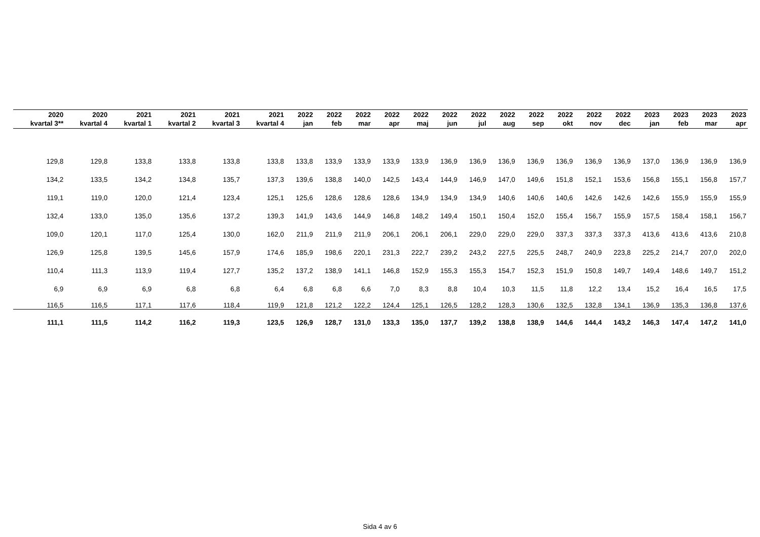| 2020 kvartal 3** | 2020 kvartal 4 | 2021 kvartal 1 | 2021 kvartal 2 | 2021 kvartal 3 | 2021 kvartal 4 | 2022 jan | 2022 feb | 2022 mar | 2022 apr | 2022 maj | 2022 jun | 2022 jul | 2022 aug | 2022 sep | 2022 okt | 2022 nov | 2022 dec | 2023 jan | 2023 feb | 2023 mar | 2023 apr |
| --- | --- | --- | --- | --- | --- | --- | --- | --- | --- | --- | --- | --- | --- | --- | --- | --- | --- | --- | --- | --- | --- |
| 129,8 | 129,8 | 133,8 | 133,8 | 133,8 | 133,8 | 133,8 | 133,9 | 133,9 | 133,9 | 133,9 | 136,9 | 136,9 | 136,9 | 136,9 | 136,9 | 136,9 | 136,9 | 137,0 | 136,9 | 136,9 | 136,9 |
| 134,2 | 133,5 | 134,2 | 134,8 | 135,7 | 137,3 | 139,6 | 138,8 | 140,0 | 142,5 | 143,4 | 144,9 | 146,9 | 147,0 | 149,6 | 151,8 | 152,1 | 153,6 | 156,8 | 155,1 | 156,8 | 157,7 |
| 119,1 | 119,0 | 120,0 | 121,4 | 123,4 | 125,1 | 125,6 | 128,6 | 128,6 | 128,6 | 134,9 | 134,9 | 134,9 | 140,6 | 140,6 | 140,6 | 142,6 | 142,6 | 142,6 | 155,9 | 155,9 | 155,9 |
| 132,4 | 133,0 | 135,0 | 135,6 | 137,2 | 139,3 | 141,9 | 143,6 | 144,9 | 146,8 | 148,2 | 149,4 | 150,1 | 150,4 | 152,0 | 155,4 | 156,7 | 155,9 | 157,5 | 158,4 | 158,1 | 156,7 |
| 109,0 | 120,1 | 117,0 | 125,4 | 130,0 | 162,0 | 211,9 | 211,9 | 211,9 | 206,1 | 206,1 | 206,1 | 229,0 | 229,0 | 229,0 | 337,3 | 337,3 | 337,3 | 413,6 | 413,6 | 413,6 | 210,8 |
| 126,9 | 125,8 | 139,5 | 145,6 | 157,9 | 174,6 | 185,9 | 198,6 | 220,1 | 231,3 | 222,7 | 239,2 | 243,2 | 227,5 | 225,5 | 248,7 | 240,9 | 223,8 | 225,2 | 214,7 | 207,0 | 202,0 |
| 110,4 | 111,3 | 113,9 | 119,4 | 127,7 | 135,2 | 137,2 | 138,9 | 141,1 | 146,8 | 152,9 | 155,3 | 155,3 | 154,7 | 152,3 | 151,9 | 150,8 | 149,7 | 149,4 | 148,6 | 149,7 | 151,2 |
| 6,9 | 6,9 | 6,9 | 6,8 | 6,8 | 6,4 | 6,8 | 6,8 | 6,6 | 7,0 | 8,3 | 8,8 | 10,4 | 10,3 | 11,5 | 11,8 | 12,2 | 13,4 | 15,2 | 16,4 | 16,5 | 17,5 |
| 116,5 | 116,5 | 117,1 | 117,6 | 118,4 | 119,9 | 121,8 | 121,2 | 122,2 | 124,4 | 125,1 | 126,5 | 128,2 | 128,3 | 130,6 | 132,5 | 132,8 | 134,1 | 136,9 | 135,3 | 136,8 | 137,6 |
| 111,1 | 111,5 | 114,2 | 116,2 | 119,3 | 123,5 | 126,9 | 128,7 | 131,0 | 133,3 | 135,0 | 137,7 | 139,2 | 138,8 | 138,9 | 144,6 | 144,4 | 143,2 | 146,3 | 147,4 | 147,2 | 141,0 |
Sida 4 av 6